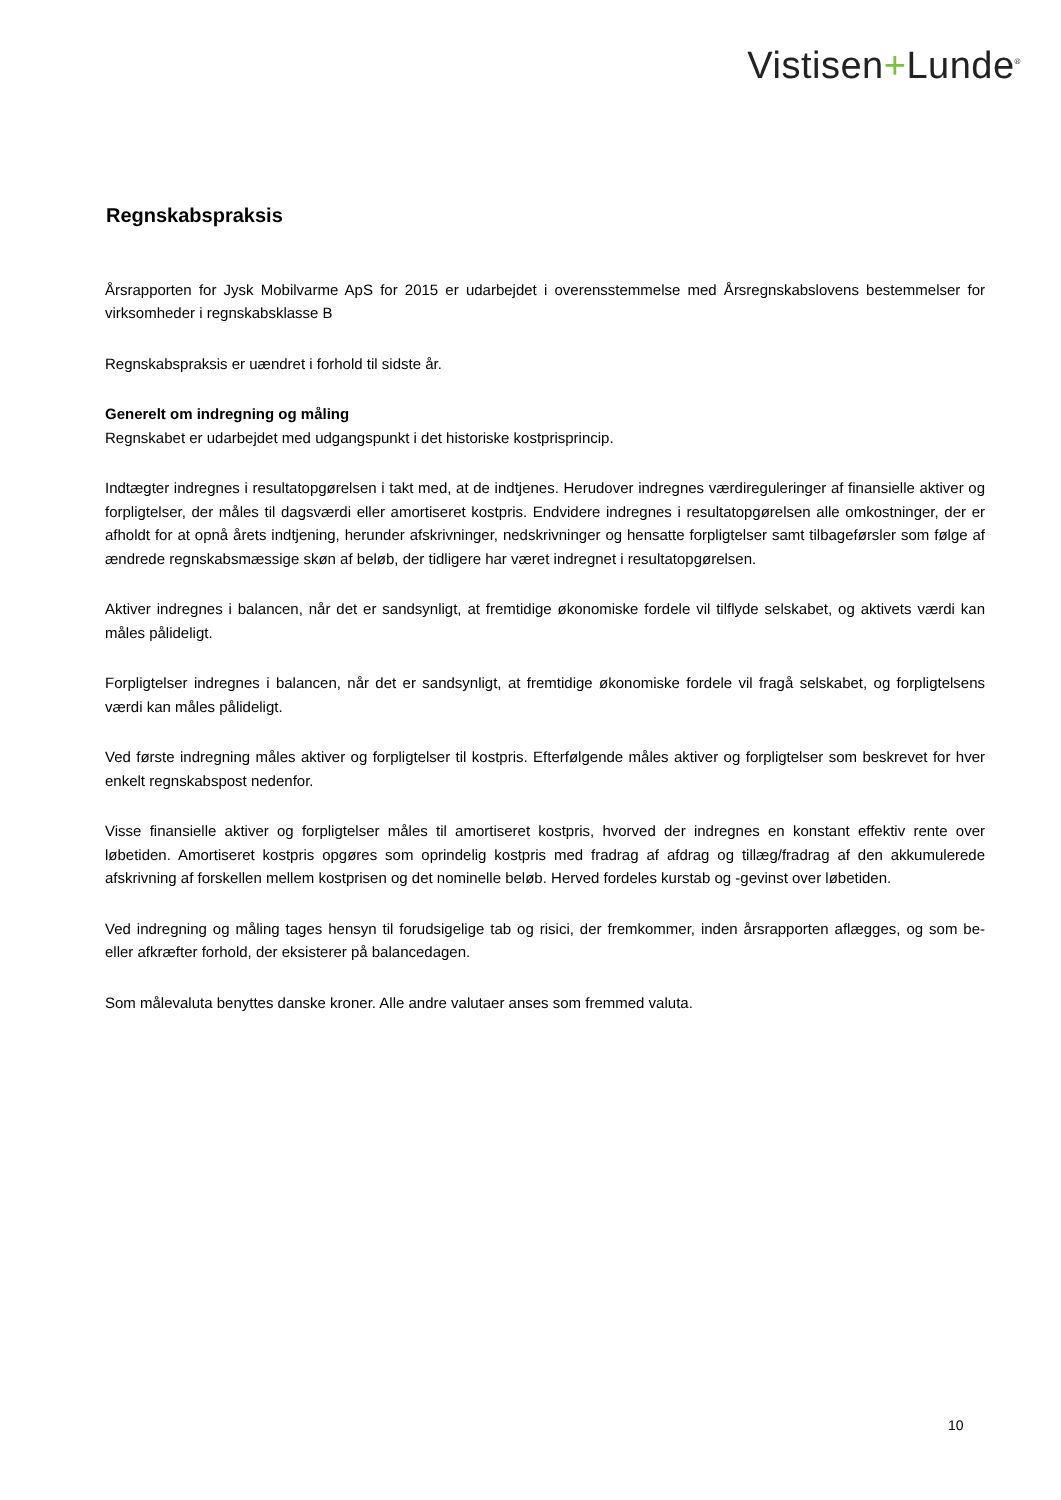Vistisen+Lunde<sup>®</sup>
Regnskabspraksis
Årsrapporten for Jysk Mobilvarme ApS for 2015 er udarbejdet i overensstemmelse med Årsregnskabslovens bestemmelser for virksomheder i regnskabsklasse B
Regnskabspraksis er uændret i forhold til sidste år.
Generelt om indregning og måling
Regnskabet er udarbejdet med udgangspunkt i det historiske kostprisprincip.
Indtægter indregnes i resultatopgørelsen i takt med, at de indtjenes. Herudover indregnes værdireguleringer af finansielle aktiver og forpligtelser, der måles til dagsværdi eller amortiseret kostpris. Endvidere indregnes i resultatopgørelsen alle omkostninger, der er afholdt for at opnå årets indtjening, herunder afskrivninger, nedskrivninger og hensatte forpligtelser samt tilbageførsler som følge af ændrede regnskabsmæssige skøn af beløb, der tidligere har været indregnet i resultatopgørelsen.
Aktiver indregnes i balancen, når det er sandsynligt, at fremtidige økonomiske fordele vil tilflyde selskabet, og aktivets værdi kan måles pålideligt.
Forpligtelser indregnes i balancen, når det er sandsynligt, at fremtidige økonomiske fordele vil fragå selskabet, og forpligtelsens værdi kan måles pålideligt.
Ved første indregning måles aktiver og forpligtelser til kostpris. Efterfølgende måles aktiver og forpligtelser som beskrevet for hver enkelt regnskabspost nedenfor.
Visse finansielle aktiver og forpligtelser måles til amortiseret kostpris, hvorved der indregnes en konstant effektiv rente over løbetiden. Amortiseret kostpris opgøres som oprindelig kostpris med fradrag af afdrag og tillæg/fradrag af den akkumulerede afskrivning af forskellen mellem kostprisen og det nominelle beløb. Herved fordeles kurstab og -gevinst over løbetiden.
Ved indregning og måling tages hensyn til forudsigelige tab og risici, der fremkommer, inden årsrapporten aflægges, og som be- eller afkræfter forhold, der eksisterer på balancedagen.
Som målevaluta benyttes danske kroner. Alle andre valutaer anses som fremmed valuta.
10